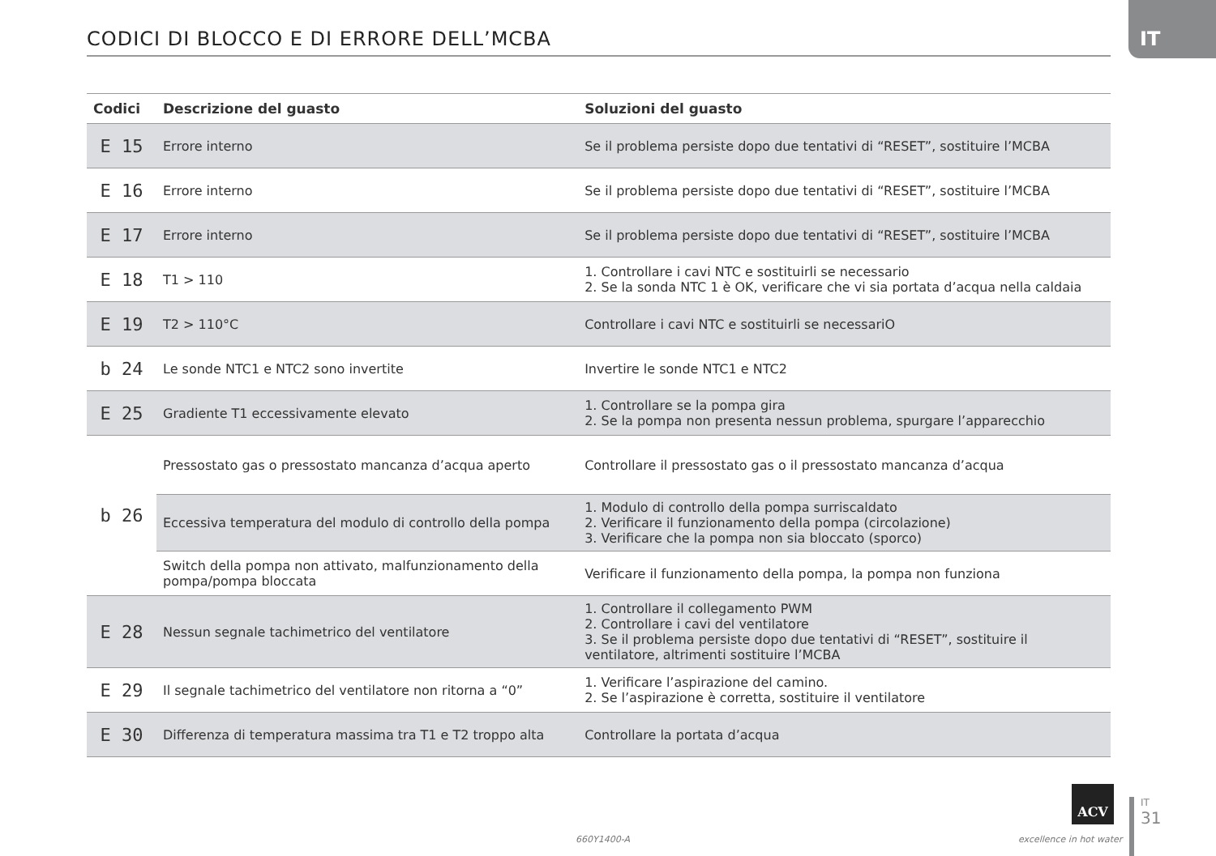IT
CODICI DI BLOCCO E DI ERRORE DELL’MCBA
| Codici | Descrizione del guasto | Soluzioni del guasto |
| --- | --- | --- |
| E 15 | Errore interno | Se il problema persiste dopo due tentativi di “RESET”, sostituire l’MCBA |
| E 16 | Errore interno | Se il problema persiste dopo due tentativi di “RESET”, sostituire l’MCBA |
| E 17 | Errore interno | Se il problema persiste dopo due tentativi di “RESET”, sostituire l’MCBA |
| E 18 | T1 > 110 | 1. Controllare i cavi NTC e sostituirli se necessario 2. Se la sonda NTC 1 è OK, verificare che vi sia portata d’acqua nella caldaia |
| E 19 | T2 > 110°C | Controllare i cavi NTC e sostituirli se necessariO |
| b 24 | Le sonde NTC1 e NTC2 sono invertite | Invertire le sonde NTC1 e NTC2 |
| E 25 | Gradiente T1 eccessivamente elevato | 1. Controllare se la pompa gira 2. Se la pompa non presenta nessun problema, spurgare l’apparecchio |
| b 26 | Pressostato gas o pressostato mancanza d’acqua aperto | Controllare il pressostato gas o il pressostato mancanza d’acqua |
| | Eccessiva temperatura del modulo di controllo della pompa | 1. Modulo di controllo della pompa surriscaldato 2. Verificare il funzionamento della pompa (circolazione) 3. Verificare che la pompa non sia bloccato (sporco) |
| | Switch della pompa non attivato, malfunzionamento della pompa/pompa bloccata | Verificare il funzionamento della pompa, la pompa non funziona |
| E 28 | Nessun segnale tachimetrico del ventilatore | 1. Controllare il collegamento PWM 2. Controllare i cavi del ventilatore 3. Se il problema persiste dopo due tentativi di “RESET”, sostituire il ventilatore, altrimenti sostituire l’MCBA |
| E 29 | Il segnale tachimetrico del ventilatore non ritorna a “0” | 1. Verificare l’aspirazione del camino. 2. Se l’aspirazione è corretta, sostituire il ventilatore |
| E 30 | Differenza di temperatura massima tra T1 e T2 troppo alta | Controllare la portata d’acqua |
660Y1400-A
ACV
excellence in hot water
IT
31